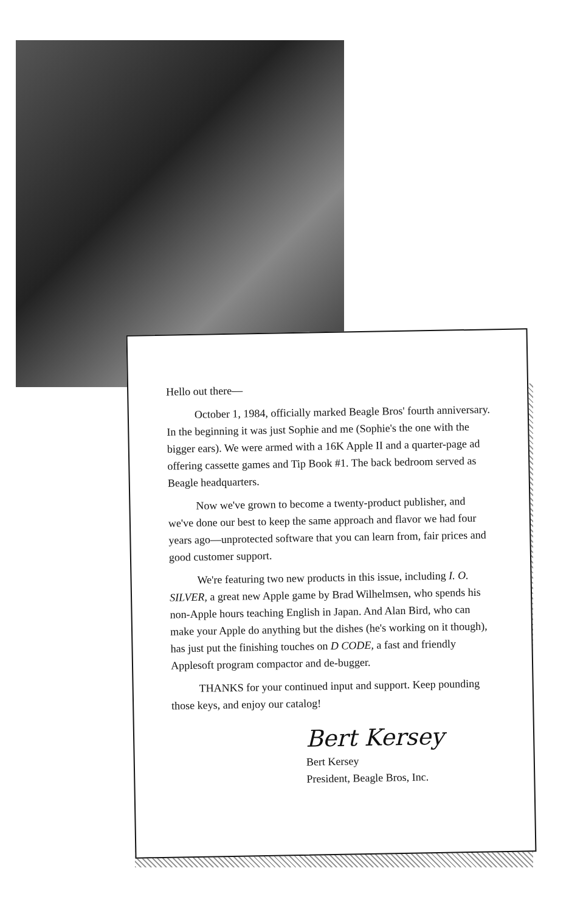Hello out there—
October 1, 1984, officially marked Beagle Bros' fourth anniversary. In the beginning it was just Sophie and me (Sophie's the one with the bigger ears). We were armed with a 16K Apple II and a quarter-page ad offering cassette games and Tip Book #1. The back bedroom served as Beagle headquarters.
Now we've grown to become a twenty-product publisher, and we've done our best to keep the same approach and flavor we had four years ago—unprotected software that you can learn from, fair prices and good customer support.
We're featuring two new products in this issue, including I. O. SILVER, a great new Apple game by Brad Wilhelmsen, who spends his non-Apple hours teaching English in Japan. And Alan Bird, who can make your Apple do anything but the dishes (he's working on it though), has just put the finishing touches on D CODE, a fast and friendly Applesoft program compactor and de-bugger.
THANKS for your continued input and support. Keep pounding those keys, and enjoy our catalog!
Bert Kersey
Bert Kersey
President, Beagle Bros, Inc.